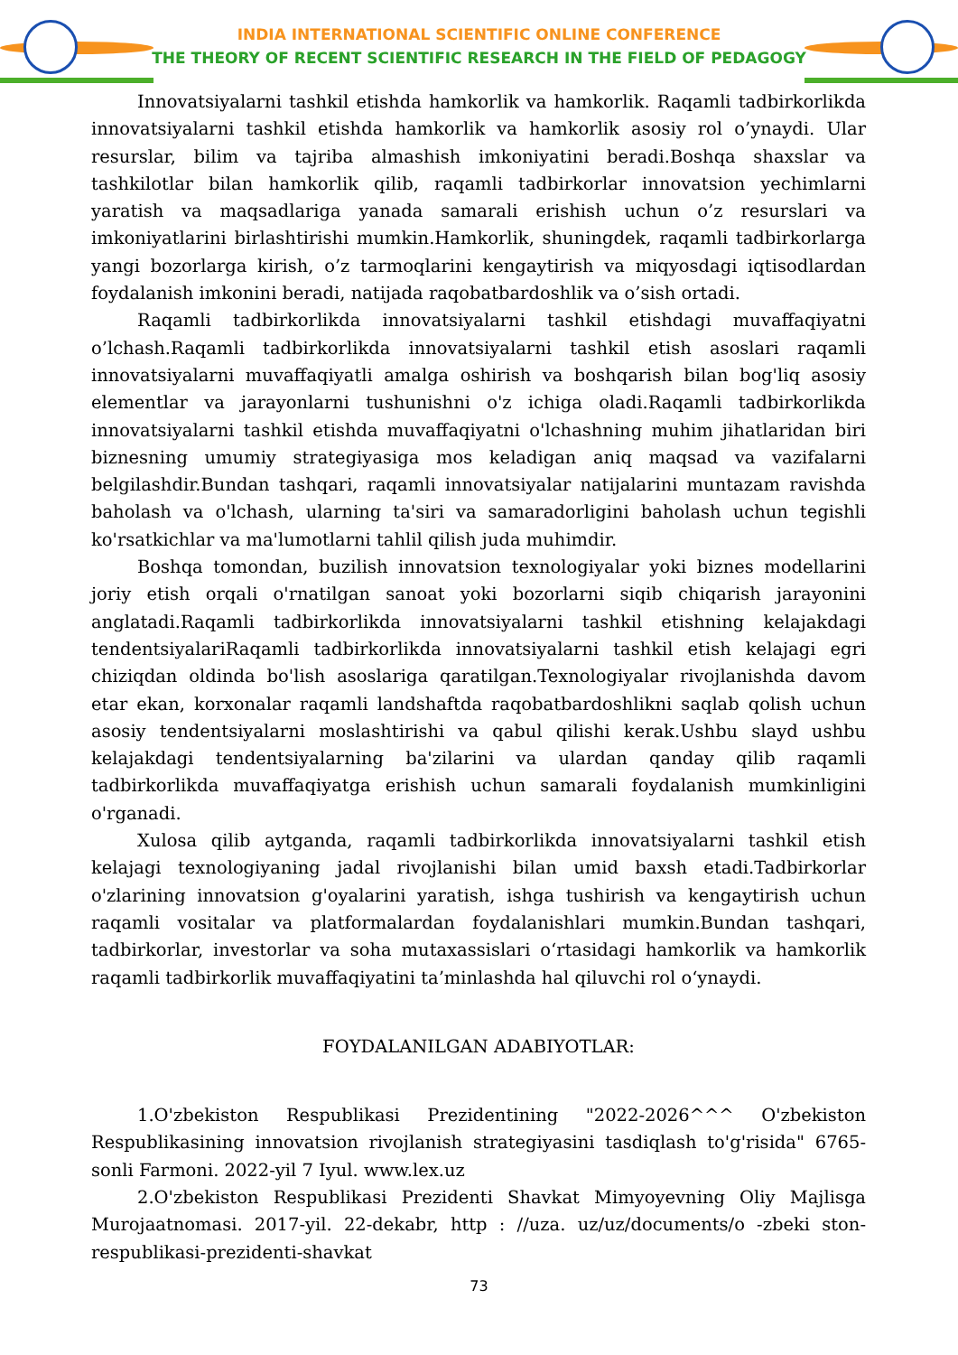INDIA INTERNATIONAL SCIENTIFIC ONLINE CONFERENCE
THE THEORY OF RECENT SCIENTIFIC RESEARCH IN THE FIELD OF PEDAGOGY
Innovatsiyalarni tashkil etishda hamkorlik va hamkorlik. Raqamli tadbirkorlikda innovatsiyalarni tashkil etishda hamkorlik va hamkorlik asosiy rol o’ynaydi. Ular resurslar, bilim va tajriba almashish imkoniyatini beradi.Boshqa shaxslar va tashkilotlar bilan hamkorlik qilib, raqamli tadbirkorlar innovatsion yechimlarni yaratish va maqsadlariga yanada samarali erishish uchun o’z resurslari va imkoniyatlarini birlashtirishi mumkin.Hamkorlik, shuningdek, raqamli tadbirkorlarga yangi bozorlarga kirish, o’z tarmoqlarini kengaytirish va miqyosdagi iqtisodlardan foydalanish imkonini beradi, natijada raqobatbardoshlik va o’sish ortadi.
Raqamli tadbirkorlikda innovatsiyalarni tashkil etishdagi muvaffaqiyatni o’lchash.Raqamli tadbirkorlikda innovatsiyalarni tashkil etish asoslari raqamli innovatsiyalarni muvaffaqiyatli amalga oshirish va boshqarish bilan bog'liq asosiy elementlar va jarayonlarni tushunishni o'z ichiga oladi.Raqamli tadbirkorlikda innovatsiyalarni tashkil etishda muvaffaqiyatni o'lchashning muhim jihatlaridan biri biznesning umumiy strategiyasiga mos keladigan aniq maqsad va vazifalarni belgilashdir.Bundan tashqari, raqamli innovatsiyalar natijalarini muntazam ravishda baholash va o'lchash, ularning ta'siri va samaradorligini baholash uchun tegishli ko'rsatkichlar va ma'lumotlarni tahlil qilish juda muhimdir.
Boshqa tomondan, buzilish innovatsion texnologiyalar yoki biznes modellarini joriy etish orqali o'rnatilgan sanoat yoki bozorlarni siqib chiqarish jarayonini anglatadi.Raqamli tadbirkorlikda innovatsiyalarni tashkil etishning kelajakdagi tendentsiyalariRaqamli tadbirkorlikda innovatsiyalarni tashkil etish kelajagi egri chiziqdan oldinda bo'lish asoslariga qaratilgan.Texnologiyalar rivojlanishda davom etar ekan, korxonalar raqamli landshaftda raqobatbardoshlikni saqlab qolish uchun asosiy tendentsiyalarni moslashtirishi va qabul qilishi kerak.Ushbu slayd ushbu kelajakdagi tendentsiyalarning ba'zilarini va ulardan qanday qilib raqamli tadbirkorlikda muvaffaqiyatga erishish uchun samarali foydalanish mumkinligini o'rganadi.
Xulosa qilib aytganda, raqamli tadbirkorlikda innovatsiyalarni tashkil etish kelajagi texnologiyaning jadal rivojlanishi bilan umid baxsh etadi.Tadbirkorlar o'zlarining innovatsion g'oyalarini yaratish, ishga tushirish va kengaytirish uchun raqamli vositalar va platformalardan foydalanishlari mumkin.Bundan tashqari, tadbirkorlar, investorlar va soha mutaxassislari o‘rtasidagi hamkorlik va hamkorlik raqamli tadbirkorlik muvaffaqiyatini ta’minlashda hal qiluvchi rol o‘ynaydi.
FOYDALANILGAN ADABIYOTLAR:
1.O'zbekiston Respublikasi Prezidentining "2022-2026^^^ O'zbekiston Respublikasining innovatsion rivojlanish strategiyasini tasdiqlash to'g'risida" 6765-sonli Farmoni. 2022-yil 7 Iyul. www.lex.uz
2.O'zbekiston Respublikasi Prezidenti Shavkat Mimyoyevning Oliy Majlisga Murojaatnomasi. 2017-yil. 22-dekabr, http : //uza. uz/uz/documents/o -zbeki ston-respublikasi-prezidenti-shavkat
73